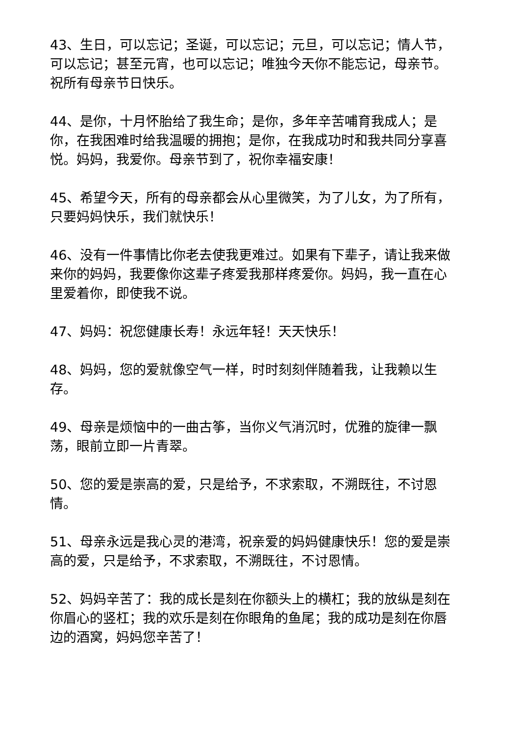43、生日，可以忘记；圣诞，可以忘记；元旦，可以忘记；情人节，可以忘记；甚至元宵，也可以忘记；唯独今天你不能忘记，母亲节。祝所有母亲节日快乐。
44、是你，十月怀胎给了我生命；是你，多年辛苦哺育我成人；是你，在我困难时给我温暖的拥抱；是你，在我成功时和我共同分享喜悦。妈妈，我爱你。母亲节到了，祝你幸福安康！
45、希望今天，所有的母亲都会从心里微笑，为了儿女，为了所有，只要妈妈快乐，我们就快乐！
46、没有一件事情比你老去使我更难过。如果有下辈子，请让我来做来你的妈妈，我要像你这辈子疼爱我那样疼爱你。妈妈，我一直在心里爱着你，即使我不说。
47、妈妈：祝您健康长寿！永远年轻！天天快乐！
48、妈妈，您的爱就像空气一样，时时刻刻伴随着我，让我赖以生存。
49、母亲是烦恼中的一曲古筝，当你义气消沉时，优雅的旋律一飘荡，眼前立即一片青翠。
50、您的爱是崇高的爱，只是给予，不求索取，不溯既往，不讨恩情。
51、母亲永远是我心灵的港湾，祝亲爱的妈妈健康快乐！您的爱是崇高的爱，只是给予，不求索取，不溯既往，不讨恩情。
52、妈妈辛苦了：我的成长是刻在你额头上的横杠；我的放纵是刻在你眉心的竖杠；我的欢乐是刻在你眼角的鱼尾；我的成功是刻在你唇边的酒窝，妈妈您辛苦了！